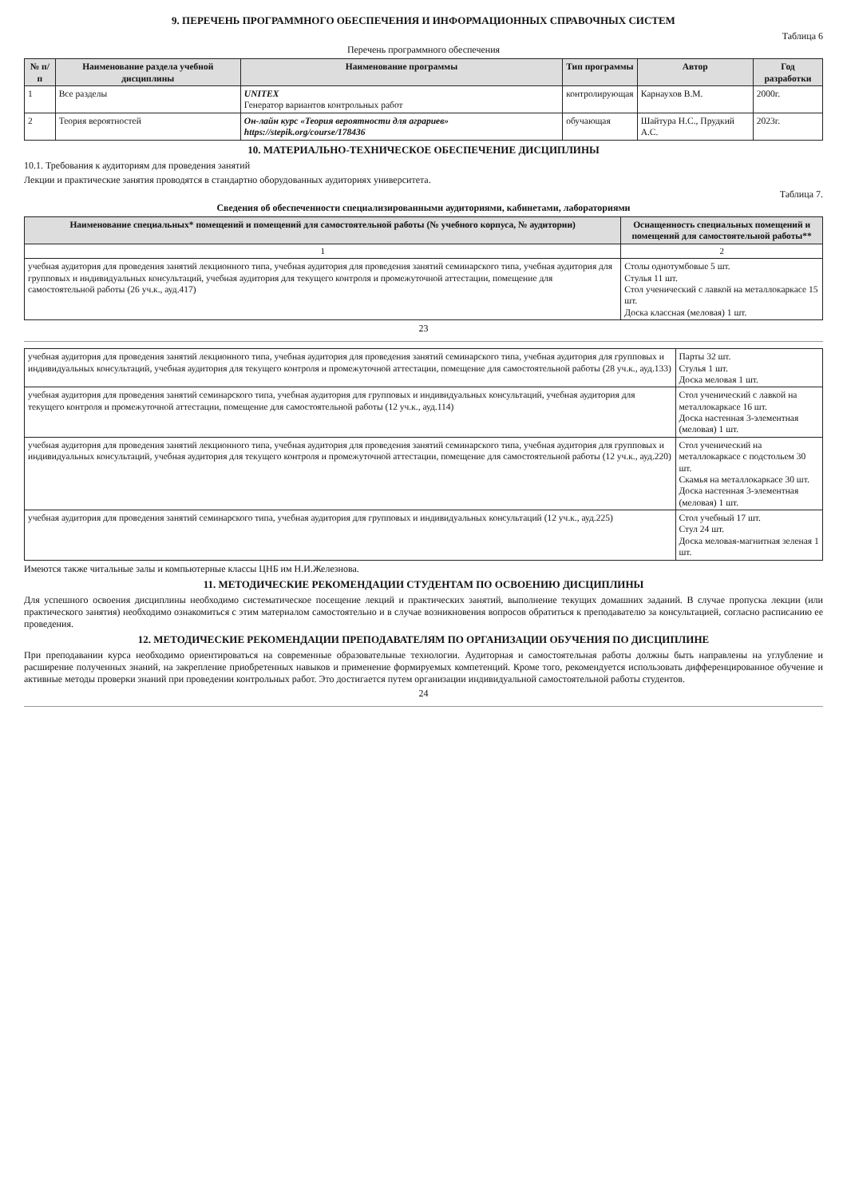9. ПЕРЕЧЕНЬ ПРОГРАММНОГО ОБЕСПЕЧЕНИЯ И ИНФОРМАЦИОННЫХ СПРАВОЧНЫХ СИСТЕМ
Таблица 6
Перечень программного обеспечения
| № п/п | Наименование раздела учебной дисциплины | Наименование программы | Тип программы | Автор | Год разработки |
| --- | --- | --- | --- | --- | --- |
| 1 | Все разделы | UNITEX Генератор вариантов контрольных работ | контролирующая | Карнаухов В.М. | 2000г. |
| 2 | Теория вероятностей | Он-лайн курс «Теория вероятности для аграриев» https://stepik.org/course/178436 | обучающая | Шайтура Н.С., Прудкий А.С. | 2023г. |
10. МАТЕРИАЛЬНО-ТЕХНИЧЕСКОЕ ОБЕСПЕЧЕНИЕ ДИСЦИПЛИНЫ
10.1. Требования к аудиториям для проведения занятий
Лекции и практические занятия проводятся в стандартно оборудованных аудиториях университета.
Таблица 7.
Сведения об обеспеченности специализированными аудиториями, кабинетами, лабораториями
| Наименование специальных* помещений и помещений для самостоятельной работы (№ учебного корпуса, № аудитории) | Оснащенность специальных помещений и помещений для самостоятельной работы** |
| --- | --- |
| 1 | 2 |
| учебная аудитория для проведения занятий лекционного типа, учебная аудитория для проведения занятий семинарского типа, учебная аудитория для групповых и индивидуальных консультаций, учебная аудитория для текущего контроля и промежуточной аттестации, помещение для самостоятельной работы (26 уч.к., ауд.417) | Столы однотумбовые 5 шт. Стулья 11 шт. Стол ученический с лавкой на металлокаркасе 15 шт. Доска классная (меловая) 1 шт. |
23
| учебная аудитория для проведения занятий лекционного типа, учебная аудитория для проведения занятий семинарского типа, учебная аудитория для групповых и индивидуальных консультаций, учебная аудитория для текущего контроля и промежуточной аттестации, помещение для самостоятельной работы (28 уч.к., ауд.133) | Парты 32 шт. Стулья 1 шт. Доска меловая 1 шт. |
| учебная аудитория для проведения занятий семинарского типа, учебная аудитория для групповых и индивидуальных консультаций, учебная аудитория для текущего контроля и промежуточной аттестации, помещение для самостоятельной работы (12 уч.к., ауд.114) | Стол ученический с лавкой на металлокаркасе 16 шт. Доска настенная 3-элементная (меловая) 1 шт. |
| учебная аудитория для проведения занятий лекционного типа, учебная аудитория для проведения занятий семинарского типа, учебная аудитория для групповых и индивидуальных консультаций, учебная аудитория для текущего контроля и промежуточной аттестации, помещение для самостоятельной работы (12 уч.к., ауд.220) | Стол ученический на металлокаркасе с подстольем 30 шт. Скамья на металлокаркасе 30 шт. Доска настенная 3-элементная (меловая) 1 шт. |
| учебная аудитория для проведения занятий семинарского типа, учебная аудитория для групповых и индивидуальных консультаций (12 уч.к., ауд.225) | Стол учебный 17 шт. Стул 24 шт. Доска меловая-магнитная зеленая 1 шт. |
Имеются также читальные залы и компьютерные классы ЦНБ им Н.И.Железнова.
11. МЕТОДИЧЕСКИЕ РЕКОМЕНДАЦИИ СТУДЕНТАМ ПО ОСВОЕНИЮ ДИСЦИПЛИНЫ
Для успешного освоения дисциплины необходимо систематическое посещение лекций и практических занятий, выполнение текущих домашних заданий. В случае пропуска лекции (или практического занятия) необходимо ознакомиться с этим материалом самостоятельно и в случае возникновения вопросов обратиться к преподавателю за консультацией, согласно расписанию ее проведения.
12. МЕТОДИЧЕСКИЕ РЕКОМЕНДАЦИИ ПРЕПОДАВАТЕЛЯМ ПО ОРГАНИЗАЦИИ ОБУЧЕНИЯ ПО ДИСЦИПЛИНЕ
При преподавании курса необходимо ориентироваться на современные образовательные технологии. Аудиторная и самостоятельная работы должны быть направлены на углубление и расширение полученных знаний, на закрепление приобретенных навыков и применение формируемых компетенций. Кроме того, рекомендуется использовать дифференцированное обучение и активные методы проверки знаний при проведении контрольных работ. Это достигается путем организации индивидуальной самостоятельной работы студентов.
24